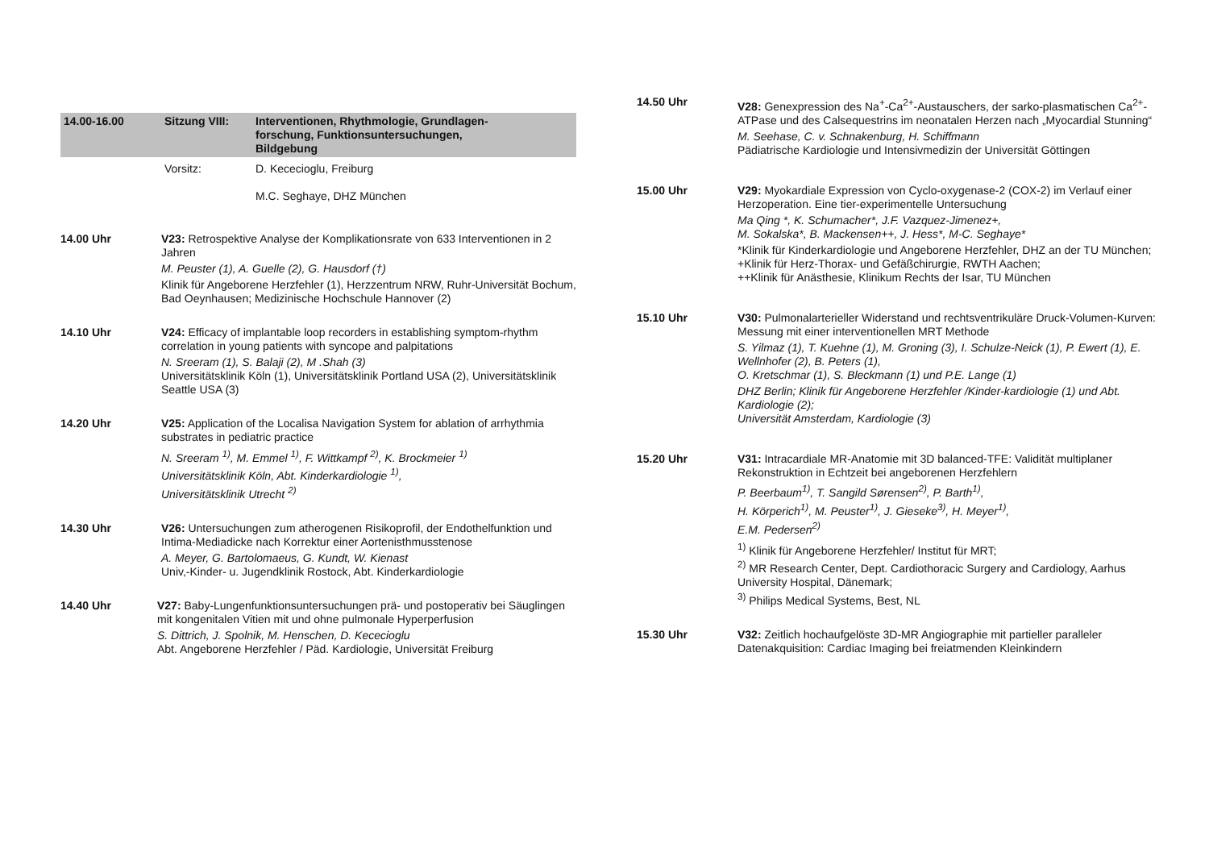14.00-16.00 Sitzung VIII: Interventionen, Rhythmologie, Grundlagen-
forschung, Funktionsuntersuchungen,
Bildgebung
Vorsitz: D. Kececioglu, Freiburg
M.C. Seghaye, DHZ München
14.00 Uhr V23: Retrospektive Analyse der Komplikationsrate von 633 Interventionen in 2 Jahren
M. Peuster (1), A. Guelle (2), G. Hausdorf (†)
Klinik für Angeborene Herzfehler (1), Herzzentrum NRW, Ruhr-Universität Bochum, Bad Oeynhausen; Medizinische Hochschule Hannover (2)
14.10 Uhr V24: Efficacy of implantable loop recorders in establishing symptom-rhythm correlation in young patients with syncope and palpitations
N. Sreeram (1), S. Balaji (2), M .Shah (3)
Universitätsklinik Köln (1), Universitätsklinik Portland USA (2), Universitätsklinik Seattle USA (3)
14.20 Uhr V25: Application of the Localisa Navigation System for ablation of arrhythmia substrates in pediatric practice
N. Sreeram <sup>1)</sup>, M. Emmel <sup>1)</sup>, F. Wittkampf <sup>2)</sup>, K. Brockmeier <sup>1)</sup>
Universitätsklinik Köln, Abt. Kinderkardiologie <sup>1)</sup>,
Universitätsklinik Utrecht <sup>2)</sup>
14.30 Uhr V26: Untersuchungen zum atherogenen Risikoprofil, der Endothelfunktion und Intima-Mediadicke nach Korrektur einer Aortenisthmusstenose
A. Meyer, G. Bartolomaeus, G. Kundt, W. Kienast
Univ,-Kinder- u. Jugendklinik Rostock, Abt. Kinderkardiologie
14.40 Uhr V27: Baby-Lungenfunktionsuntersuchungen prä- und postoperativ bei Säuglingen mit kongenitalen Vitien mit und ohne pulmonale Hyperperfusion
S. Dittrich, J. Spolnik, M. Henschen, D. Kececioglu
Abt. Angeborene Herzfehler / Päd. Kardiologie, Universität Freiburg
14.50 Uhr V28: Genexpression des Na<sup>+</sup>-Ca<sup>2+</sup>-Austauschers, der sarko-plasmatischen Ca<sup>2+</sup>-ATPase und des Calsequestrins im neonatalen Herzen nach „Myocardial Stunning“
M. Seehase, C. v. Schnakenburg, H. Schiffmann
Pädiatrische Kardiologie und Intensivmedizin der Universität Göttingen
15.00 Uhr V29: Myokardiale Expression von Cyclo-oxygenase-2 (COX-2) im Verlauf einer Herzoperation. Eine tier-experimentelle Untersuchung
Ma Qing *, K. Schumacher*, J.F. Vazquez-Jimenez+,
M. Sokalska*, B. Mackensen++, J. Hess*, M-C. Seghaye*
*Klinik für Kinderkardiologie und Angeborene Herzfehler, DHZ an der TU München; +Klinik für Herz-Thorax- und Gefäßchirurgie, RWTH Aachen;
++Klinik für Anästhesie, Klinikum Rechts der Isar, TU München
15.10 Uhr V30: Pulmonalarterieller Widerstand und rechtsventrikuläre Druck-Volumen-Kurven: Messung mit einer interventionellen MRT Methode
S. Yilmaz (1), T. Kuehne (1), M. Groning (3), I. Schulze-Neick (1), P. Ewert (1), E. Wellnhofer (2), B. Peters (1),
O. Kretschmar (1), S. Bleckmann (1) und P.E. Lange (1)
DHZ Berlin; Klinik für Angeborene Herzfehler /Kinder-kardiologie (1) und Abt. Kardiologie (2);
Universität Amsterdam, Kardiologie (3)
15.20 Uhr V31: Intracardiale MR-Anatomie mit 3D balanced-TFE: Validität multiplaner Rekonstruktion in Echtzeit bei angeborenen Herzfehlern
P. Beerbaum<sup>1)</sup>, T. Sangild Sørensen<sup>2)</sup>, P. Barth<sup>1)</sup>,
H. Körperich<sup>1)</sup>, M. Peuster<sup>1)</sup>, J. Gieseke<sup>3)</sup>, H. Meyer<sup>1)</sup>,
E.M. Pedersen<sup>2)</sup>
<sup>1)</sup> Klinik für Angeborene Herzfehler/ Institut für MRT;
<sup>2)</sup> MR Research Center, Dept. Cardiothoracic Surgery and Cardiology, Aarhus University Hospital, Dänemark;
<sup>3)</sup> Philips Medical Systems, Best, NL
15.30 Uhr V32: Zeitlich hochaufgelöste 3D-MR Angiographie mit partieller paralleler Datenakquisition: Cardiac Imaging bei freiatmenden Kleinkindern